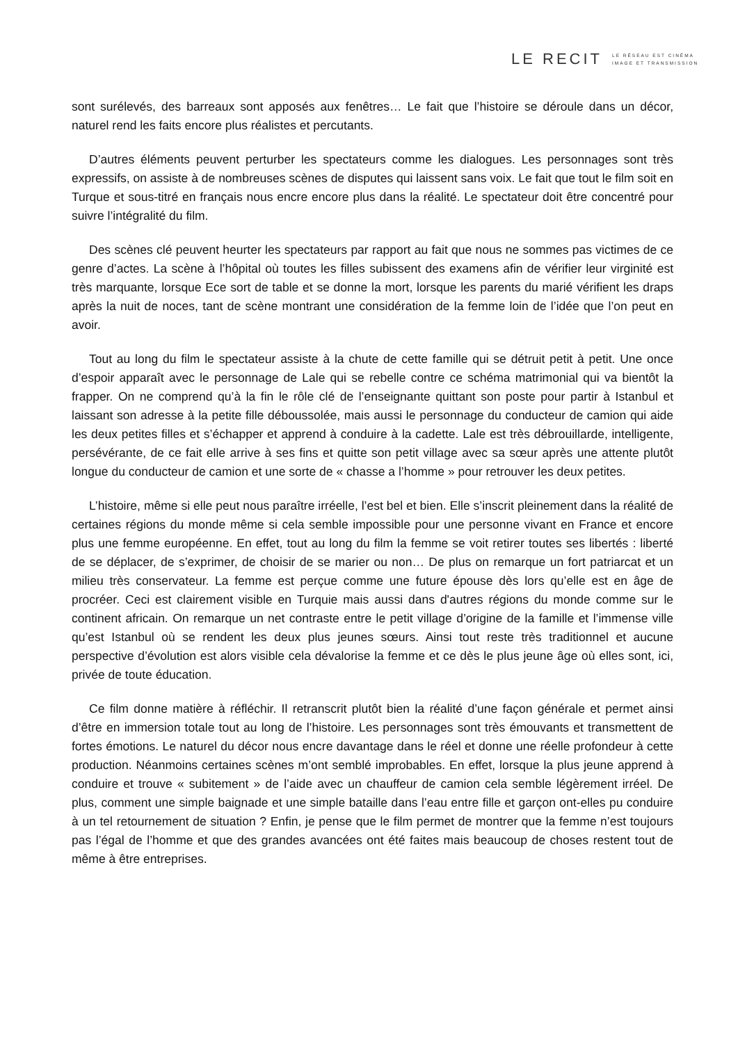LE RECIT
LE RÉSEAU EST CINÉMA
IMAGE ET TRANSMISSION
sont surélevés, des barreaux sont apposés aux fenêtres… Le fait que l’histoire se déroule dans un décor, naturel rend les faits encore plus réalistes et percutants.
D’autres éléments peuvent perturber les spectateurs comme les dialogues. Les personnages sont très expressifs, on assiste à de nombreuses scènes de disputes qui laissent sans voix. Le fait que tout le film soit en Turque et sous-titré en français nous encre encore plus dans la réalité. Le spectateur doit être concentré pour suivre l’intégralité du film.
Des scènes clé peuvent heurter les spectateurs par rapport au fait que nous ne sommes pas victimes de ce genre d’actes. La scène à l’hôpital où toutes les filles subissent des examens afin de vérifier leur virginité est très marquante, lorsque Ece sort de table et se donne la mort, lorsque les parents du marié vérifient les draps après la nuit de noces, tant de scène montrant une considération de la femme loin de l’idée que l’on peut en avoir.
Tout au long du film le spectateur assiste à la chute de cette famille qui se détruit petit à petit. Une once d’espoir apparaît avec le personnage de Lale qui se rebelle contre ce schéma matrimonial qui va bientôt la frapper. On ne comprend qu’à la fin le rôle clé de l’enseignante quittant son poste pour partir à Istanbul et laissant son adresse à la petite fille déboussolée, mais aussi le personnage du conducteur de camion qui aide les deux petites filles et s’échapper et apprend à conduire à la cadette. Lale est très débrouillarde, intelligente, persévérante, de ce fait elle arrive à ses fins et quitte son petit village avec sa sœur après une attente plutôt longue du conducteur de camion et une sorte de « chasse a l’homme » pour retrouver les deux petites.
L’histoire, même si elle peut nous paraître irréelle, l’est bel et bien. Elle s’inscrit pleinement dans la réalité de certaines régions du monde même si cela semble impossible pour une personne vivant en France et encore plus une femme européenne. En effet, tout au long du film la femme se voit retirer toutes ses libertés : liberté de se déplacer, de s’exprimer, de choisir de se marier ou non… De plus on remarque un fort patriarcat et un milieu très conservateur. La femme est perçue comme une future épouse dès lors qu’elle est en âge de procréer. Ceci est clairement visible en Turquie mais aussi dans d'autres régions du monde comme sur le continent africain. On remarque un net contraste entre le petit village d’origine de la famille et l’immense ville qu’est Istanbul où se rendent les deux plus jeunes sœurs. Ainsi tout reste très traditionnel et aucune perspective d’évolution est alors visible cela dévalorise la femme et ce dès le plus jeune âge où elles sont, ici, privée de toute éducation.
Ce film donne matière à réfléchir. Il retranscrit plutôt bien la réalité d’une façon générale et permet ainsi d’être en immersion totale tout au long de l’histoire. Les personnages sont très émouvants et transmettent de fortes émotions. Le naturel du décor nous encre davantage dans le réel et donne une réelle profondeur à cette production. Néanmoins certaines scènes m’ont semblé improbables. En effet, lorsque la plus jeune apprend à conduire et trouve « subitement » de l’aide avec un chauffeur de camion cela semble légèrement irréel. De plus, comment une simple baignade et une simple bataille dans l’eau entre fille et garçon ont-elles pu conduire à un tel retournement de situation ? Enfin, je pense que le film permet de montrer que la femme n’est toujours pas l’égal de l’homme et que des grandes avancées ont été faites mais beaucoup de choses restent tout de même à être entreprises.